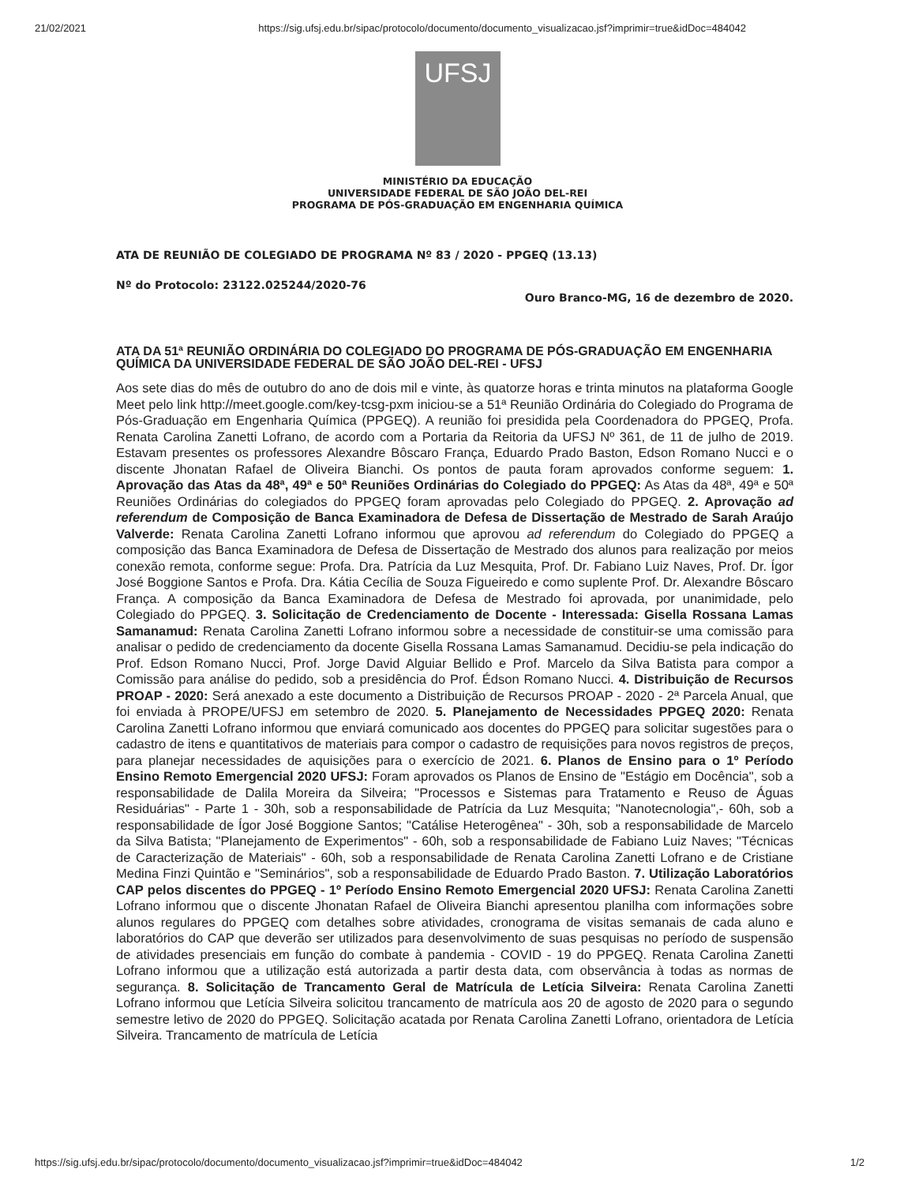21/02/2021 https://sig.ufsj.edu.br/sipac/protocolo/documento/documento_visualizacao.jsf?imprimir=true&idDoc=484042
UFSJ
MINISTÉRIO DA EDUCAÇÃO
UNIVERSIDADE FEDERAL DE SÃO JOÃO DEL-REI
PROGRAMA DE PÓS-GRADUAÇÃO EM ENGENHARIA QUÍMICA
ATA DE REUNIÃO DE COLEGIADO DE PROGRAMA Nº 83 / 2020 - PPGEQ (13.13)
Nº do Protocolo: 23122.025244/2020-76
Ouro Branco-MG, 16 de dezembro de 2020.
ATA DA 51ª REUNIÃO ORDINÁRIA DO COLEGIADO DO PROGRAMA DE PÓS-GRADUAÇÃO EM ENGENHARIA QUÍMICA DA UNIVERSIDADE FEDERAL DE SÃO JOÃO DEL-REI - UFSJ
Aos sete dias do mês de outubro do ano de dois mil e vinte, às quatorze horas e trinta minutos na plataforma Google Meet pelo link http://meet.google.com/key-tcsg-pxm iniciou-se a 51ª Reunião Ordinária do Colegiado do Programa de Pós-Graduação em Engenharia Química (PPGEQ). A reunião foi presidida pela Coordenadora do PPGEQ, Profa. Renata Carolina Zanetti Lofrano, de acordo com a Portaria da Reitoria da UFSJ Nº 361, de 11 de julho de 2019. Estavam presentes os professores Alexandre Bôscaro França, Eduardo Prado Baston, Edson Romano Nucci e o discente Jhonatan Rafael de Oliveira Bianchi. Os pontos de pauta foram aprovados conforme seguem: 1. Aprovação das Atas da 48ª, 49ª e 50ª Reuniões Ordinárias do Colegiado do PPGEQ: As Atas da 48ª, 49ª e 50ª Reuniões Ordinárias do colegiados do PPGEQ foram aprovadas pelo Colegiado do PPGEQ. 2. Aprovação ad referendum de Composição de Banca Examinadora de Defesa de Dissertação de Mestrado de Sarah Araújo Valverde: Renata Carolina Zanetti Lofrano informou que aprovou ad referendum do Colegiado do PPGEQ a composição das Banca Examinadora de Defesa de Dissertação de Mestrado dos alunos para realização por meios conexão remota, conforme segue: Profa. Dra. Patrícia da Luz Mesquita, Prof. Dr. Fabiano Luiz Naves, Prof. Dr. Ígor José Boggione Santos e Profa. Dra. Kátia Cecília de Souza Figueiredo e como suplente Prof. Dr. Alexandre Bôscaro França. A composição da Banca Examinadora de Defesa de Mestrado foi aprovada, por unanimidade, pelo Colegiado do PPGEQ. 3. Solicitação de Credenciamento de Docente - Interessada: Gisella Rossana Lamas Samanamud: Renata Carolina Zanetti Lofrano informou sobre a necessidade de constituir-se uma comissão para analisar o pedido de credenciamento da docente Gisella Rossana Lamas Samanamud. Decidiu-se pela indicação do Prof. Edson Romano Nucci, Prof. Jorge David Alguiar Bellido e Prof. Marcelo da Silva Batista para compor a Comissão para análise do pedido, sob a presidência do Prof. Édson Romano Nucci. 4. Distribuição de Recursos PROAP - 2020: Será anexado a este documento a Distribuição de Recursos PROAP - 2020 - 2ª Parcela Anual, que foi enviada à PROPE/UFSJ em setembro de 2020. 5. Planejamento de Necessidades PPGEQ 2020: Renata Carolina Zanetti Lofrano informou que enviará comunicado aos docentes do PPGEQ para solicitar sugestões para o cadastro de itens e quantitativos de materiais para compor o cadastro de requisições para novos registros de preços, para planejar necessidades de aquisições para o exercício de 2021. 6. Planos de Ensino para o 1º Período Ensino Remoto Emergencial 2020 UFSJ: Foram aprovados os Planos de Ensino de "Estágio em Docência", sob a responsabilidade de Dalila Moreira da Silveira; "Processos e Sistemas para Tratamento e Reuso de Águas Residuárias" - Parte 1 - 30h, sob a responsabilidade de Patrícia da Luz Mesquita; "Nanotecnologia",- 60h, sob a responsabilidade de Ígor José Boggione Santos; "Catálise Heterogênea" - 30h, sob a responsabilidade de Marcelo da Silva Batista; "Planejamento de Experimentos" - 60h, sob a responsabilidade de Fabiano Luiz Naves; "Técnicas de Caracterização de Materiais" - 60h, sob a responsabilidade de Renata Carolina Zanetti Lofrano e de Cristiane Medina Finzi Quintão e "Seminários", sob a responsabilidade de Eduardo Prado Baston. 7. Utilização Laboratórios CAP pelos discentes do PPGEQ - 1º Período Ensino Remoto Emergencial 2020 UFSJ: Renata Carolina Zanetti Lofrano informou que o discente Jhonatan Rafael de Oliveira Bianchi apresentou planilha com informações sobre alunos regulares do PPGEQ com detalhes sobre atividades, cronograma de visitas semanais de cada aluno e laboratórios do CAP que deverão ser utilizados para desenvolvimento de suas pesquisas no período de suspensão de atividades presenciais em função do combate à pandemia - COVID - 19 do PPGEQ. Renata Carolina Zanetti Lofrano informou que a utilização está autorizada a partir desta data, com observância à todas as normas de segurança. 8. Solicitação de Trancamento Geral de Matrícula de Letícia Silveira: Renata Carolina Zanetti Lofrano informou que Letícia Silveira solicitou trancamento de matrícula aos 20 de agosto de 2020 para o segundo semestre letivo de 2020 do PPGEQ. Solicitação acatada por Renata Carolina Zanetti Lofrano, orientadora de Letícia Silveira. Trancamento de matrícula de Letícia
https://sig.ufsj.edu.br/sipac/protocolo/documento/documento_visualizacao.jsf?imprimir=true&idDoc=484042 1/2